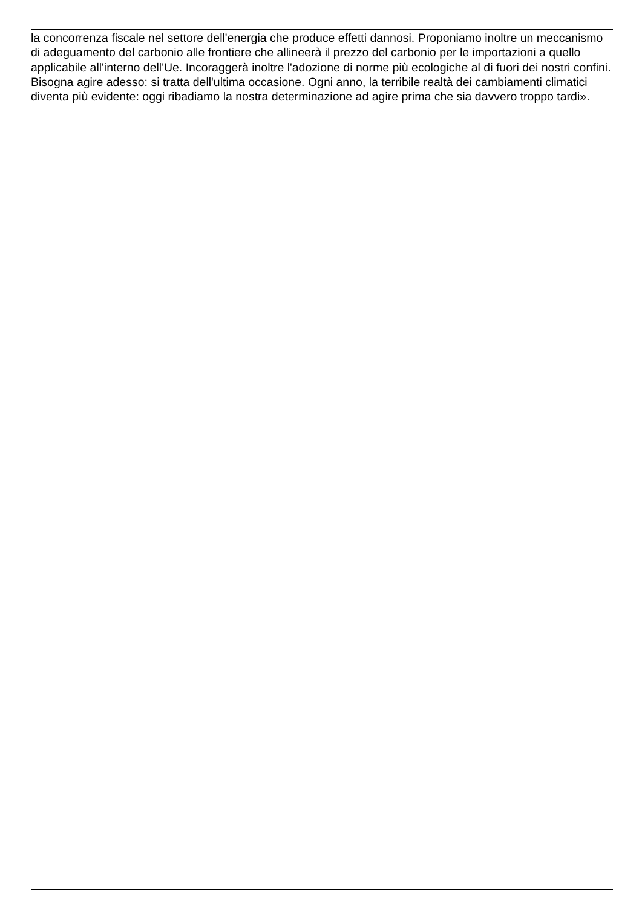la concorrenza fiscale nel settore dell'energia che produce effetti dannosi. Proponiamo inoltre un meccanismo di adeguamento del carbonio alle frontiere che allineerà il prezzo del carbonio per le importazioni a quello applicabile all'interno dell'Ue. Incoraggerà inoltre l'adozione di norme più ecologiche al di fuori dei nostri confini. Bisogna agire adesso: si tratta dell'ultima occasione. Ogni anno, la terribile realtà dei cambiamenti climatici diventa più evidente: oggi ribadiamo la nostra determinazione ad agire prima che sia davvero troppo tardi».